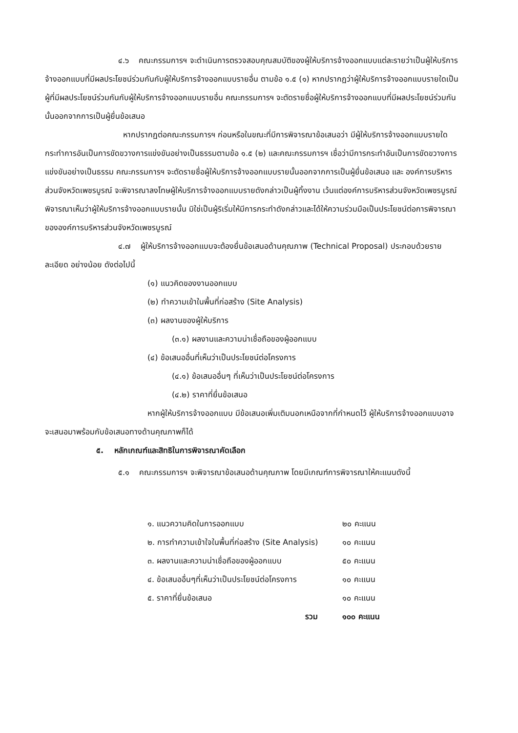๔.๖ คณะกรรมการฯ จะดำเนินการตรวจสอบคุณสมบัติของผู้ให้บริการจ้างออกแบบแต่ละรายว่าเป็นผู้ให้บริการจ้างออกแบบที่มีผลประโยชน์ร่วมกันกับผู้ให้บริการจ้างออกแบบรายอื่น ตามข้อ ๑.๕ (๑) หากปรากฏว่าผู้ให้บริการจ้างออกแบบรายใดเป็นผู้ที่มีผลประโยชน์ร่วมกันกับผู้ให้บริการจ้างออกแบบรายอื่น คณะกรรมการฯ จะตัดรายชื่อผู้ให้บริการจ้างออกแบบที่มีผลประโยชน์ร่วมกันนั้นออกจากการเป็นผู้ยื่นข้อเสนอ
หากปรากฏต่อคณะกรรมการฯ ก่อนหรือในขณะที่มีการพิจารณาข้อเสนอว่า มีผู้ให้บริการจ้างออกแบบรายใดกระทำการอันเป็นการขัดขวางการแข่งขันอย่างเป็นธรรมตามข้อ ๑.๕ (๒) และคณะกรรมการฯ เชื่อว่ามีการกระทำอันเป็นการขัดขวางการแข่งขันอย่างเป็นธรรม คณะกรรมการฯ จะตัดรายชื่อผู้ให้บริการจ้างออกแบบรายนั้นออกจากการเป็นผู้ยื่นข้อเสนอ และ องค์การบริหารส่วนจังหวัดเพชรบูรณ์ จะพิจารณาลงโทษผู้ให้บริการจ้างออกแบบรายดังกล่าวเป็นผู้ทิ้งงาน เว้นแต่องค์การบริหารส่วนจังหวัดเพชรบูรณ์ พิจารณาเห็นว่าผู้ให้บริการจ้างออกแบบรายนั้น มิใช่เป็นผู้ริเริ่มให้มีการกระทำดังกล่าวและได้ให้ความร่วมมือเป็นประโยชน์ต่อการพิจารณาขององค์การบริหารส่วนจังหวัดเพชรบูรณ์
๔.๗ ผู้ให้บริการจ้างออกแบบจะต้องยื่นข้อเสนอด้านคุณภาพ (Technical Proposal) ประกอบด้วยรายละเอียด อย่างน้อย ดังต่อไปนี้
(๑) แนวคิดของงานออกแบบ
(๒) ทำความเข้าในพื้นที่ก่อสร้าง (Site Analysis)
(๓) ผลงานของผู้ให้บริการ
(๓.๑) ผลงานและความน่าเชื่อถือของผู้ออกแบบ
(๔) ข้อเสนออื่นที่เห็นว่าเป็นประโยชน์ต่อโครงการ
(๔.๑) ข้อเสนออื่นๆ ที่เห็นว่าเป็นประโยชน์ต่อโครงการ
(๔.๒) ราคาที่ยื่นข้อเสนอ
หากผู้ให้บริการจ้างออกแบบ มีข้อเสนอเพิ่มเติมนอกเหนือจากที่กำหนดไว้ ผู้ให้บริการจ้างออกแบบอาจจะเสนอมาพร้อมกับข้อเสนอทางด้านคุณภาพก็ได้
๕. หลักเกณฑ์และสิทธิในการพิจารณาคัดเลือก
๕.๑ คณะกรรมการฯ จะพิจารณาข้อเสนอด้านคุณภาพ โดยมีเกณฑ์การพิจารณาให้คะแนนดังนี้
| ๑. แนวความคิดในการออกแบบ | | ๒๐ คะแนน |
| ๒. การทำความเข้าใจในพื้นที่ก่อสร้าง (Site Analysis) | | ๑๐ คะแนน |
| ๓. ผลงานและความน่าเชื่อถือของผู้ออกแบบ | | ๕๐ คะแนน |
| ๔. ข้อเสนออื่นๆที่เห็นว่าเป็นประโยชน์ต่อโครงการ | | ๑๐ คะแนน |
| ๕. ราคาที่ยื่นข้อเสนอ | | ๑๐ คะแนน |
| รวม | | ๑๐๐ คะแนน |